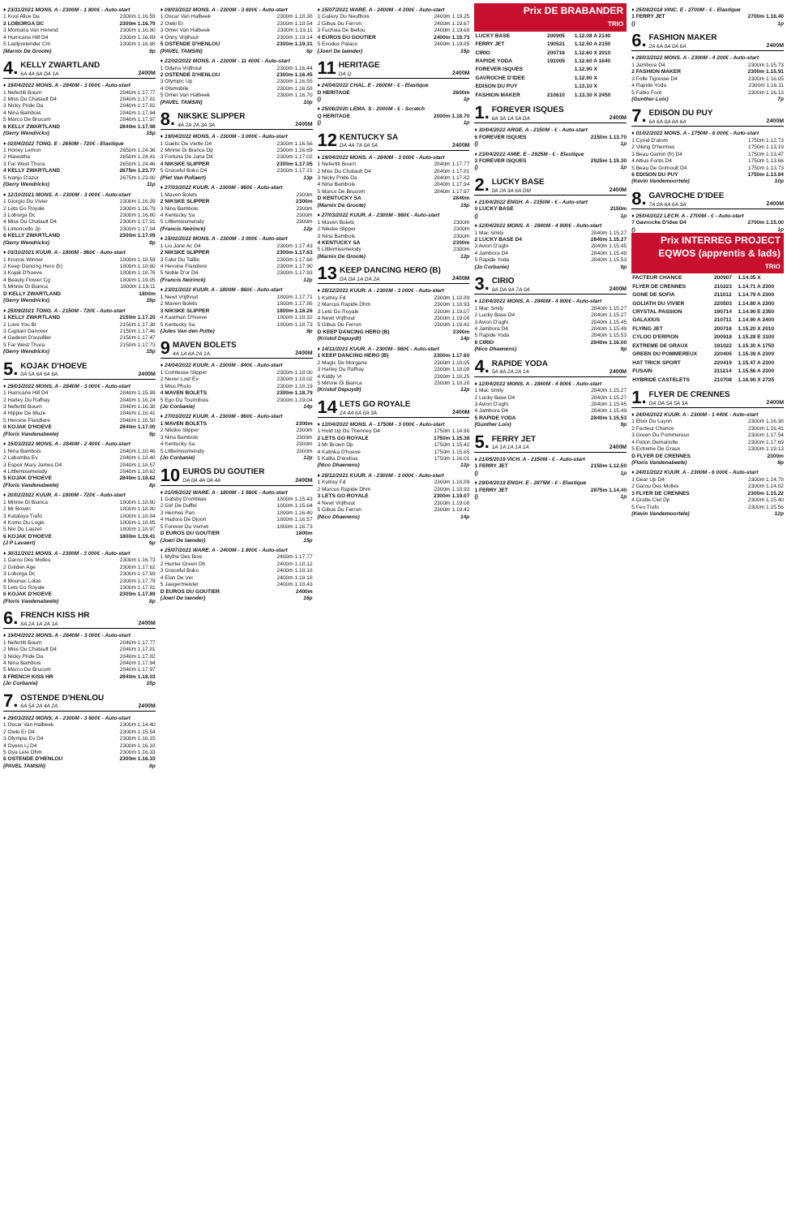♦ 23/11/2021 MONS. A - 2300M - 1 800€ - Auto-start
1 Kool Alice Da 2300m 1.16.59
2 LOBORGA DC 2300m 1.16.79
3 Montana Van Herend 2300m 1.16.80
4 Hurricane Hill D4 2300m 1.16.89
5 Lastpretender Cm 2300m 1.16.98
(Marnix De Groote) 9p
4. KELLY ZWARTLAND
6A 4A 6A DA 1A 2400M
♦ 19/04/2022 MONS. A - 2840M - 3 000€ - Auto-start
1 Nefertiti Bourn 2840m 1.17.77
2 Miss Du Chatault D4 2840m 1.17.81
3 Nicky Pride Da 2840m 1.17.82
4 Nina Bambois 2840m 1.17.94
5 Marco De Brucom 2840m 1.17.97
6 KELLY ZWARTLAND 2840m 1.17.98
(Gerry Wendrickx) 15p
♦ 02/04/2022 TONG. E - 2650M - 720€ - Elastique
1 Honey Lemon 2650m 1.24.36
2 Hiawatha 2650m 1.24.41
3 Far West Thora 2650m 1.24.46
4 KELLY ZWARTLAND 2675m 1.23.77
5 Ivanjo D'azur 2675m 1.23.80
(Gerry Wendrickx) 11p
♦ 12/10/2021 MONS. A - 2300M - 3 000€ - Auto-start
1 Giorgio Du Vivier 2300m 1.16.39
2 Lets Go Royale 2300m 1.16.79
3 Loborga Dc 2300m 1.16.80
4 Miss Du Chatault D4 2300m 1.17.01
5 Limoncello Jp 2300m 1.17.04
6 KELLY ZWARTLAND 2300m 1.17.09
(Gerry Wendrickx) 9p
♦ 03/10/2021 KUUR. A - 1800M - 960€ - Auto-start
1 Kronos Winner 1800m 1.18.59
2 Keep Dancing Hero (b) 1800m 1.18.60
3 Kojak D'hoeve 1800m 1.18.76
4 Beauty Flower Cg 1800m 1.19.05
5 Minnie Di Bianca 1800m 1.19.11
D KELLY ZWARTLAND 1800m
(Gerry Wendrickx) 16p
♦ 25/09/2021 TONG. A - 2150M - 720€ - Auto-start
1 KELLY ZWARTLAND 2150m 1.17.20
2 Love You Br 2150m 1.17.38
3 Captain Danover 2150m 1.17.46
4 Gedeon D'auvillier 2150m 1.17.47
5 Far West Thora 2150m 1.17.73
(Gerry Wendrickx) 15p
5. KOJAK D'HOEVE
0A 5A 6A 6A 6A 2400M
♦ 29/03/2022 MONS. A - 2840M - 3 000€ - Auto-start
1 Hurricane Hill D4 2840m 1.15.99
2 Harley Du Rafhay 2840m 1.16.24
3 Nefertiti Bourn 2840m 1.16.38
4 Hippie De Muze 2840m 1.16.41
5 Heroine Flandiere 2840m 1.16.58
0 KOJAK D'HOEVE 2840m 1.17.00
(Floris Vandenabeele) 9p
♦ 15/03/2022 MONS. A - 2840M - 2 400€ - Auto-start
1 Nina Bambois 2840m 1.18.46
2 Labamba Ev 2840m 1.18.48
3 Espoir Mary James D4 2840m 1.18.57
4 Littlemissmelody 2840m 1.18.62
5 KOJAK D'HOEVE 2840m 1.18.62
(Floris Vandenabeele) 8p
♦ 20/02/2022 KUUR. A - 1800M - 720€ - Auto-start
1 Minnie Di Bianca 1800m 1.18.80
2 Mr Brown 1800m 1.18.80
3 Katalaya Trafo 1800m 1.18.84
4 Komo Du Logis 1800m 1.18.85
5 Nio Du Lauzet 1800m 1.18.97
6 KOJAK D'HOEVE 1800m 1.19.41
(J P Lavaert) 6p
♦ 30/11/2021 MONS. A - 2300M - 3 000€ - Auto-start
1 Garou Des Molles 2300m 1.16.73
2 Golden Age 2300m 1.17.62
3 Loborga Dc 2300m 1.17.69
4 Mounac Lolas 2300m 1.17.79
5 Lets Go Royale 2300m 1.17.81
6 KOJAK D'HOEVE 2300m 1.17.89
(Floris Vandenabeele) 8p
6. FRENCH KISS HR
8A 2A 1A 2A 1A 2400M
♦ 19/04/2022 MONS. A - 2840M - 3 000€ - Auto-start
1 Nefertiti Bourn 2840m 1.17.77
2 Miss Du Chatault D4 2840m 1.17.81
3 Nicky Pride Da 2840m 1.17.82
4 Nina Bambois 2840m 1.17.94
5 Marco De Brucom 2840m 1.17.97
8 FRENCH KISS HR 2840m 1.18.03
(Jo Corbanie) 15p
7. OSTENDE D'HENLOU
6A 5A 2A 4A 2A 2400M
♦ 29/03/2022 MONS. A - 2300M - 3 600€ - Auto-start
1 Oscar Van Halbeek 2300m 1.14.40
2 Owki Er D4 2300m 1.15.54
3 Olympia Ev D4 2300m 1.16.15
4 Oyess Lj D4 2300m 1.16.18
5 Oya Lele Dhm 2300m 1.16.33
6 OSTENDE D'HENLOU 2300m 1.16.33
(PAVEL TAMSIN) 8p
♦ 08/03/2022 MONS. A - 2300M - 3 600€ - Auto-start
1 Oscar Van Halbeek 2300m 1.18.38
2 Owki Er 2300m 1.18.54
3 Omer Van Halbeek 2300m 1.19.11
4 Onny Vrijthout 2300m 1.19.14
5 OSTENDE D'HENLOU 2300m 1.19.31
(PAVEL TAMSIN) 6p
♦ 22/02/2022 MONS. A - 2300M - 11 400€ - Auto-start
1 Odana Vrijthout 2300m 1.16.44
2 OSTENDE D'HENLOU 2300m 1.16.45
3 Olympic Up 2300m 1.16.55
4 Olsmobile 2300m 1.16.58
5 Omer Van Halbeek 2300m 1.16.70
(PAVEL TAMSIN) 10p
8. NIKSKE SLIPPER
4A 2A 2A 3A 3A 2400M
♦ 19/04/2022 MONS. A - 2300M - 3 000€ - Auto-start
1 Gaelic De Viette D4 2300m 1.16.56
2 Minnie Di Bianca Dp 2300m 1.16.69
3 Fortuna De Jana D4 2300m 1.17.02
4 NIKSKE SLIPPER 2300m 1.17.05
5 Graceful Boko D4 2300m 1.17.21
(Piet Van Pollaert) 13p
♦ 27/03/2022 KUUR. A - 2300M - 960€ - Auto-start
1 Maven Bolets 2300m
2 NIKSKE SLIPPER 2300m
3 Nina Bambois 2300m
4 Kentucky Sa 2300m
5 Littlemissmelody 2300m
(Francis Neirinck) 12p
♦ 15/02/2022 MONS. A - 2300M - 3 000€ - Auto-start
1 Lio Jane Ac D4 2300m 1.17.43
2 NIKSKE SLIPPER 2300m 1.17.63
3 Fakir Du Taillis 2300m 1.17.68
4 Heroine Flandiere 2300m 1.17.90
5 Noble D'or D4 2300m 1.17.93
(Francis Neirinck) 12p
♦ 23/01/2022 KUUR. A - 1800M - 960€ - Auto-start
1 Newt Vrijthout 1800m 1.17.71
2 Maven Bolets 1800m 1.17.86
3 NIKSKE SLIPPER 1800m 1.18.26
4 Kaaiman D'hoeve 1800m 1.18.32
5 Kentucky Sa 1800m 1.18.73
(Jules Van den Putte) 9p
9 MAVEN BOLETS
4A 1A 8A 2A 1A 2400M
♦ 24/04/2022 KUUR. A - 2300M - 840€ - Auto-start
1 Comtesse Slipper 2300m 1.18.00
2 Never Lost Ev 2300m 1.18.02
3 Miss Photo 2300m 1.18.19
4 MAVEN BOLETS 2300m 1.18.79
5 Ego Du Tournibois 2300m 1.19.04
(Jo Corbanie) 14p
♦ 27/03/2022 KUUR. A - 2300M - 960€ - Auto-start
1 MAVEN BOLETS 2300m
2 Nikske Slipper 2300m
3 Nina Bambois 2300m
4 Kentucky Sa 2300m
5 Littlemissmelody 2300m
(Jo Corbanie) 12p
10 EUROS DU GOUTIER
DA 0A 4A 0A 4A 2400M
♦ 01/05/2022 WARE. A - 1800M - 1 560€ - Auto-start
1 Gatsby D'omblais 1800m 1.15.43
2 Girl De Duffel 1800m 1.15.64
3 Hermes Pan 1800m 1.16.40
4 Hadora De Djoon 1800m 1.16.57
5 Forever Du Vernet 1800m 1.16.73
D EUROS DU GOUTIER 1800m
(Joeri De laender) 15p
♦ 25/07/2021 WARE. A - 2400M - 1 800€ - Auto-start
1 Mythe Des Bois 2400m 1.17.77
2 Hunter Green Dh 2400m 1.18.12
3 Graceful Boko 2400m 1.18.18
4 Elan De Ver 2400m 1.18.18
5 Jaegermeister 2400m 1.18.43
D EUROS DU GOUTIER 2400m
(Joeri De laender) 16p
♦ 15/07/2021 WARE. A - 2400M - 4 200€ - Auto-start
1 Galaxy Du Neufbois 2400m 1.19.25
2 Gibus Du Ferron 2400m 1.19.67
3 Fuchsia De Bellou 2400m 1.19.68
4 EUROS DU GOUTIER 2400m 1.19.73
5 Exodus Palace 2400m 1.19.85
(Joeri De laender) 15p
11 HERITAGE
DA Q 2400M
♦ 24/04/2022 CHAL. E - 2600M - € - Elastique
D HERITAGE 2600m
() 1p
♦ 25/06/2020 LEMA. S - 2000M - € - Scratch
Q HERITAGE 2000m 1.18.70
() 1p
12 KENTUCKY SA
DA 4A 7A 0A 5A 2400M
♦ 19/04/2022 MONS. A - 2840M - 3 000€ - Auto-start
1 Nefertiti Bourn 2840m 1.17.77
2 Miss Du Chatault D4 2840m 1.17.81
3 Nicky Pride Da 2840m 1.17.82
4 Nina Bambois 2840m 1.17.94
5 Marco De Brucom 2840m 1.17.97
D KENTUCKY SA 2840m
(Marnix De Groote) 15p
♦ 27/03/2022 KUUR. A - 2300M - 960€ - Auto-start
1 Maven Bolets 2300m
2 Nikske Slipper 2300m
3 Nina Bambois 2300m
4 KENTUCKY SA 2300m
5 Littlemissmelody 2300m
(Marnix De Groote) 12p
13 KEEP DANCING HERO (B)
DA DA 1A DA 2A 2400M
♦ 28/12/2021 KUUR. A - 2300M - 3 000€ - Auto-start
1 Kulnsy Fd 2300m 1.18.89
2 Marcus Rapide Dhm 2300m 1.18.93
3 Lets Go Royale 2300m 1.19.07
4 Newt Vrijthout 2300m 1.19.08
5 Gibus Du Ferron 2300m 1.19.42
D KEEP DANCING HERO (B) 2300m
(Kristof Depuydt) 14p
♦ 14/11/2021 KUUR. A - 2300M - 960€ - Auto-start
1 KEEP DANCING HERO (B) 2300m 1.17.60
2 Magic De Morgane 2300m 1.18.05
3 Harley Du Rafhay 2300m 1.18.08
4 Kiddy Vr 2300m 1.18.25
5 Minnie Di Bianca 2300m 1.18.28
(Kristof Depuydt) 12p
14 LETS GO ROYALE
2A 4A 6A 0A 3A 2400M
♦ 12/04/2022 MONS. A - 1750M - 3 000€ - Auto-start
1 Hold Up Du Thenney D4 1750m 1.14.90
2 LETS GO ROYALE 1750m 1.15.38
3 Mr Brown Dp 1750m 1.15.42
4 Katinka D'hoeve 1750m 1.15.65
5 Kalita D'erebus 1750m 1.16.01
(Nico Dhaenens) 12p
♦ 28/12/2021 KUUR. A - 2300M - 3 000€ - Auto-start
1 Kulnsy Fd 2300m 1.18.89
2 Marcus Rapide Dhm 2300m 1.18.93
3 LETS GO ROYALE 2300m 1.19.07
4 Newt Vrijthout 2300m 1.19.08
5 Gibus Du Ferron 2300m 1.19.42
(Nico Dhaenens) 14p
Prix DE BRABANDER
TRIO
| LUCKY BASE | 200905 | 1.12.08 A 2140 |
| FERRY JET | 190521 | 1.12.50 A 2150 |
| CIRIO | 200716 | 1.12.60 X 2010 |
| RAPIDE YODA | 191009 | 1.12.60 A 1640 |
| FOREVER ISQUES | | 1.12.90 X |
| GAVROCHE D'IDEE | | 1.12.90 X |
| EDISON DU PUY | | 1.13.10 X |
| FASHION MAKER | 210610 | 1.13.30 X 2450 |
1. FOREVER ISQUES
6A 3A 1A 5A DA 2400M
♦ 30/04/2022 ARGE. A - 2150M - € - Auto-start
6 FOREVER ISQUES 2150m 1.13.70
() 1p
♦ 23/04/2022 AMIE. E - 2925M - € - Elastique
3 FOREVER ISQUES 2925m 1.15.30
() 1p
2. LUCKY BASE
0A 2A 3A 6A DM 2400M
♦ 21/04/2022 ENGH. A - 2150M - € - Auto-start
0 LUCKY BASE 2150m
() 1p
♦ 12/04/2022 MONS. A - 2840M - 4 800€ - Auto-start
1 Mac Smily 2840m 1.15.27
2 LUCKY BASE D4 2840m 1.15.27
3 Avion D'aghi 2840m 1.15.45
4 Jambora D4 2840m 1.15.49
5 Rapide Yoda 2840m 1.15.53
(Jo Corbanie) 9p
3. CIRIO
8A DA 9A 7A 0A 2400M
♦ 12/04/2022 MONS. A - 2840M - 4 800€ - Auto-start
1 Mac Smily 2840m 1.15.27
2 Lucky Base D4 2840m 1.15.27
3 Avion D'aghi 2840m 1.15.45
4 Jambora D4 2840m 1.15.49
5 Rapide Yoda 2840m 1.15.53
8 CIRIO 2840m 1.16.00
(Nico Dhaenens) 9p
4. RAPIDE YODA
5A 4A 2A 2A 1A 2400M
♦ 12/04/2022 MONS. A - 2840M - 4 800€ - Auto-start
1 Mac Smily 2840m 1.15.27
2 Lucky Base D4 2840m 1.15.27
3 Avion D'aghi 2840m 1.15.45
4 Jambora D4 2840m 1.15.49
5 RAPIDE YODA 2840m 1.15.53
(Gunther Loix) 9p
5. FERRY JET
1A 1A 1A 1A 1A 2400M
♦ 21/05/2019 VICH. A - 2150M - € - Auto-start
1 FERRY JET 2150m 1.12.50
() 1p
♦ 29/04/2019 ENGH. E - 2875M - € - Elastique
1 FERRY JET 2875m 1.14.40
() 1p
♦ 25/08/2018 VINC. E - 2700M - € - Elastique
1 FERRY JET 2700m 1.16.40
() 1p
6. FASHION MAKER
2A 6A 0A 0A 6A 2400M
♦ 29/03/2022 MONS. A - 2300M - 4 200€ - Auto-start
1 Jambora D4 2300m 1.15.73
2 FASHION MAKER 2300m 1.15.91
3 Folle Tigresse D4 2300m 1.16.05
4 Rapide Yoda 2300m 1.16.11
5 Fabio Foot 2300m 1.16.13
(Gunther Loix) 7p
7. EDISON DU PUY
6A 6A 0A 8A 6A 2400M
♦ 01/02/2022 MONS. A - 1750M - 6 000€ - Auto-start
1 Cyriel D'atom 1750m 1.12.73
2 Viking D'hermes 1750m 1.13.19
3 Beau Gamin (fr) D4 1750m 1.13.47
4 Altius Fortis D4 1750m 1.13.66
5 Beau De Grimoult D4 1750m 1.13.73
6 EDISON DU PUY 1750m 1.13.84
(Kevin Vandemoortele) 10p
8. GAVROCHE D'IDEE
7A 0A 6A 6A 3A 2400M
♦ 25/04/2022 LECR. A - 2700M - € - Auto-start
7 Gavroche D'idee D4 2700m 1.15.00
() 1p
Prix INTERREG PROJECT EQWOS (apprentis & lads)
TRIO
| FACTEUR CHANCE | 200907 | 1.14.05 X |
| FLYER DE CRENNES | 210223 | 1.14.71 A 2300 |
| GONE DE SOFIA | 211012 | 1.14.79 A 2300 |
| GOLIATH DU VIVIER | 220503 | 1.14.80 A 2300 |
| CRYSTAL PASSION | 190714 | 1.14.90 E 2350 |
| GALAXIUS | 210711 | 1.14.90 A 2400 |
| FLYING JET | 200716 | 1.15.20 X 2010 |
| CYLOO D'ERPION | 200918 | 1.15.28 E 3100 |
| EXTREME DE GRAUX | 191022 | 1.15.30 A 1750 |
| GREEN DU POMMEREUX | 220405 | 1.15.39 A 2300 |
| HAT TRICK SPORT | 220419 | 1.15.47 A 2300 |
| FUSAIN | 211214 | 1.15.56 A 2300 |
| HYBRIDE CASTELETS | 210708 | 1.16.90 X 2725 |
1. FLYER DE CRENNES
DA DA 5A 5A 3A 2400M
♦ 24/04/2022 KUUR. A - 2300M - 1 440€ - Auto-start
1 Elixir Du Layon 2300m 1.16.38
2 Facteur Chance 2300m 1.16.41
3 Green Du Pommereux 2300m 1.17.54
4 Fiston Demarlotte 2300m 1.17.69
5 Extreme De Graux 2300m 1.19.13
D FLYER DE CRENNES 2300m
(Floris Vandenabeele) 9p
♦ 24/01/2022 KUUR. A - 2300M - 6 000€ - Auto-start
1 Gear Up D4 2300m 1.14.78
2 Garou Des Molles 2300m 1.14.82
3 FLYER DE CRENNES 2300m 1.15.22
4 Gratte Ciel Dp 2300m 1.15.40
5 Feo Trafo 2300m 1.15.56
(Kevin Vandemoortele) 12p